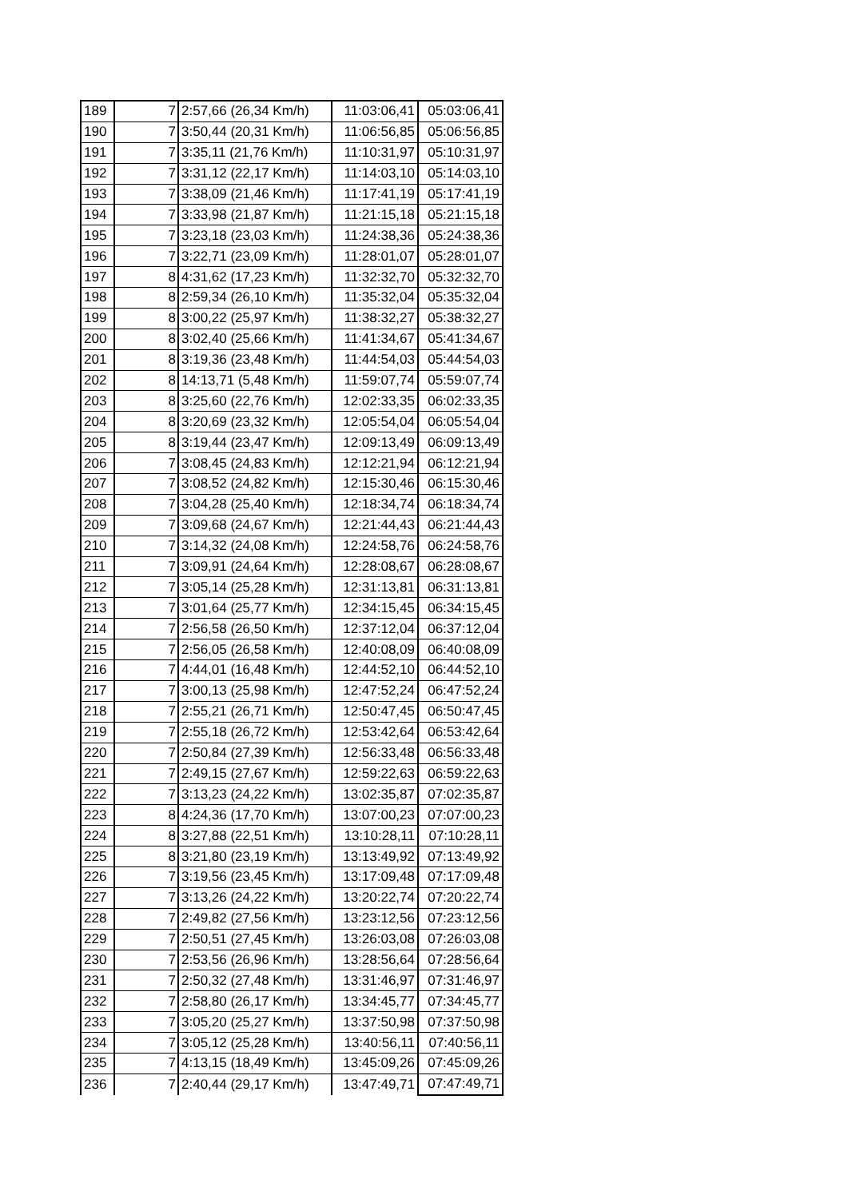| 189 | 7 | 2:57,66 (26,34 Km/h) | 11:03:06,41 | 05:03:06,41 |
| 190 | 7 | 3:50,44 (20,31 Km/h) | 11:06:56,85 | 05:06:56,85 |
| 191 | 7 | 3:35,11 (21,76 Km/h) | 11:10:31,97 | 05:10:31,97 |
| 192 | 7 | 3:31,12 (22,17 Km/h) | 11:14:03,10 | 05:14:03,10 |
| 193 | 7 | 3:38,09 (21,46 Km/h) | 11:17:41,19 | 05:17:41,19 |
| 194 | 7 | 3:33,98 (21,87 Km/h) | 11:21:15,18 | 05:21:15,18 |
| 195 | 7 | 3:23,18 (23,03 Km/h) | 11:24:38,36 | 05:24:38,36 |
| 196 | 7 | 3:22,71 (23,09 Km/h) | 11:28:01,07 | 05:28:01,07 |
| 197 | 8 | 4:31,62 (17,23 Km/h) | 11:32:32,70 | 05:32:32,70 |
| 198 | 8 | 2:59,34 (26,10 Km/h) | 11:35:32,04 | 05:35:32,04 |
| 199 | 8 | 3:00,22 (25,97 Km/h) | 11:38:32,27 | 05:38:32,27 |
| 200 | 8 | 3:02,40 (25,66 Km/h) | 11:41:34,67 | 05:41:34,67 |
| 201 | 8 | 3:19,36 (23,48 Km/h) | 11:44:54,03 | 05:44:54,03 |
| 202 | 8 | 14:13,71 (5,48 Km/h) | 11:59:07,74 | 05:59:07,74 |
| 203 | 8 | 3:25,60 (22,76 Km/h) | 12:02:33,35 | 06:02:33,35 |
| 204 | 8 | 3:20,69 (23,32 Km/h) | 12:05:54,04 | 06:05:54,04 |
| 205 | 8 | 3:19,44 (23,47 Km/h) | 12:09:13,49 | 06:09:13,49 |
| 206 | 7 | 3:08,45 (24,83 Km/h) | 12:12:21,94 | 06:12:21,94 |
| 207 | 7 | 3:08,52 (24,82 Km/h) | 12:15:30,46 | 06:15:30,46 |
| 208 | 7 | 3:04,28 (25,40 Km/h) | 12:18:34,74 | 06:18:34,74 |
| 209 | 7 | 3:09,68 (24,67 Km/h) | 12:21:44,43 | 06:21:44,43 |
| 210 | 7 | 3:14,32 (24,08 Km/h) | 12:24:58,76 | 06:24:58,76 |
| 211 | 7 | 3:09,91 (24,64 Km/h) | 12:28:08,67 | 06:28:08,67 |
| 212 | 7 | 3:05,14 (25,28 Km/h) | 12:31:13,81 | 06:31:13,81 |
| 213 | 7 | 3:01,64 (25,77 Km/h) | 12:34:15,45 | 06:34:15,45 |
| 214 | 7 | 2:56,58 (26,50 Km/h) | 12:37:12,04 | 06:37:12,04 |
| 215 | 7 | 2:56,05 (26,58 Km/h) | 12:40:08,09 | 06:40:08,09 |
| 216 | 7 | 4:44,01 (16,48 Km/h) | 12:44:52,10 | 06:44:52,10 |
| 217 | 7 | 3:00,13 (25,98 Km/h) | 12:47:52,24 | 06:47:52,24 |
| 218 | 7 | 2:55,21 (26,71 Km/h) | 12:50:47,45 | 06:50:47,45 |
| 219 | 7 | 2:55,18 (26,72 Km/h) | 12:53:42,64 | 06:53:42,64 |
| 220 | 7 | 2:50,84 (27,39 Km/h) | 12:56:33,48 | 06:56:33,48 |
| 221 | 7 | 2:49,15 (27,67 Km/h) | 12:59:22,63 | 06:59:22,63 |
| 222 | 7 | 3:13,23 (24,22 Km/h) | 13:02:35,87 | 07:02:35,87 |
| 223 | 8 | 4:24,36 (17,70 Km/h) | 13:07:00,23 | 07:07:00,23 |
| 224 | 8 | 3:27,88 (22,51 Km/h) | 13:10:28,11 | 07:10:28,11 |
| 225 | 8 | 3:21,80 (23,19 Km/h) | 13:13:49,92 | 07:13:49,92 |
| 226 | 7 | 3:19,56 (23,45 Km/h) | 13:17:09,48 | 07:17:09,48 |
| 227 | 7 | 3:13,26 (24,22 Km/h) | 13:20:22,74 | 07:20:22,74 |
| 228 | 7 | 2:49,82 (27,56 Km/h) | 13:23:12,56 | 07:23:12,56 |
| 229 | 7 | 2:50,51 (27,45 Km/h) | 13:26:03,08 | 07:26:03,08 |
| 230 | 7 | 2:53,56 (26,96 Km/h) | 13:28:56,64 | 07:28:56,64 |
| 231 | 7 | 2:50,32 (27,48 Km/h) | 13:31:46,97 | 07:31:46,97 |
| 232 | 7 | 2:58,80 (26,17 Km/h) | 13:34:45,77 | 07:34:45,77 |
| 233 | 7 | 3:05,20 (25,27 Km/h) | 13:37:50,98 | 07:37:50,98 |
| 234 | 7 | 3:05,12 (25,28 Km/h) | 13:40:56,11 | 07:40:56,11 |
| 235 | 7 | 4:13,15 (18,49 Km/h) | 13:45:09,26 | 07:45:09,26 |
| 236 | 7 | 2:40,44 (29,17 Km/h) | 13:47:49,71 | 07:47:49,71 |